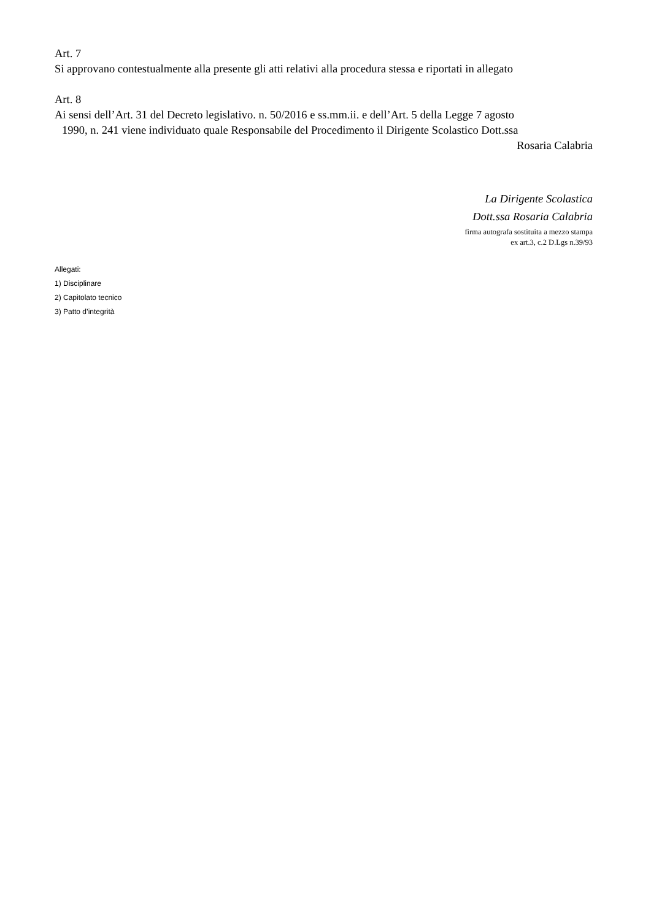Art. 7
Si approvano contestualmente alla presente gli atti relativi alla procedura stessa e riportati in allegato
Art. 8
Ai sensi dell’Art. 31 del Decreto legislativo. n. 50/2016 e ss.mm.ii. e dell’Art. 5 della Legge 7 agosto
1990, n. 241 viene individuato quale Responsabile del Procedimento il Dirigente Scolastico Dott.ssa
Rosaria Calabria
La Dirigente Scolastica
Dott.ssa Rosaria Calabria
firma autografa sostituita a mezzo stampa
ex art.3, c.2 D.Lgs n.39/93
Allegati:
1) Disciplinare
2) Capitolato tecnico
3) Patto d’integrità